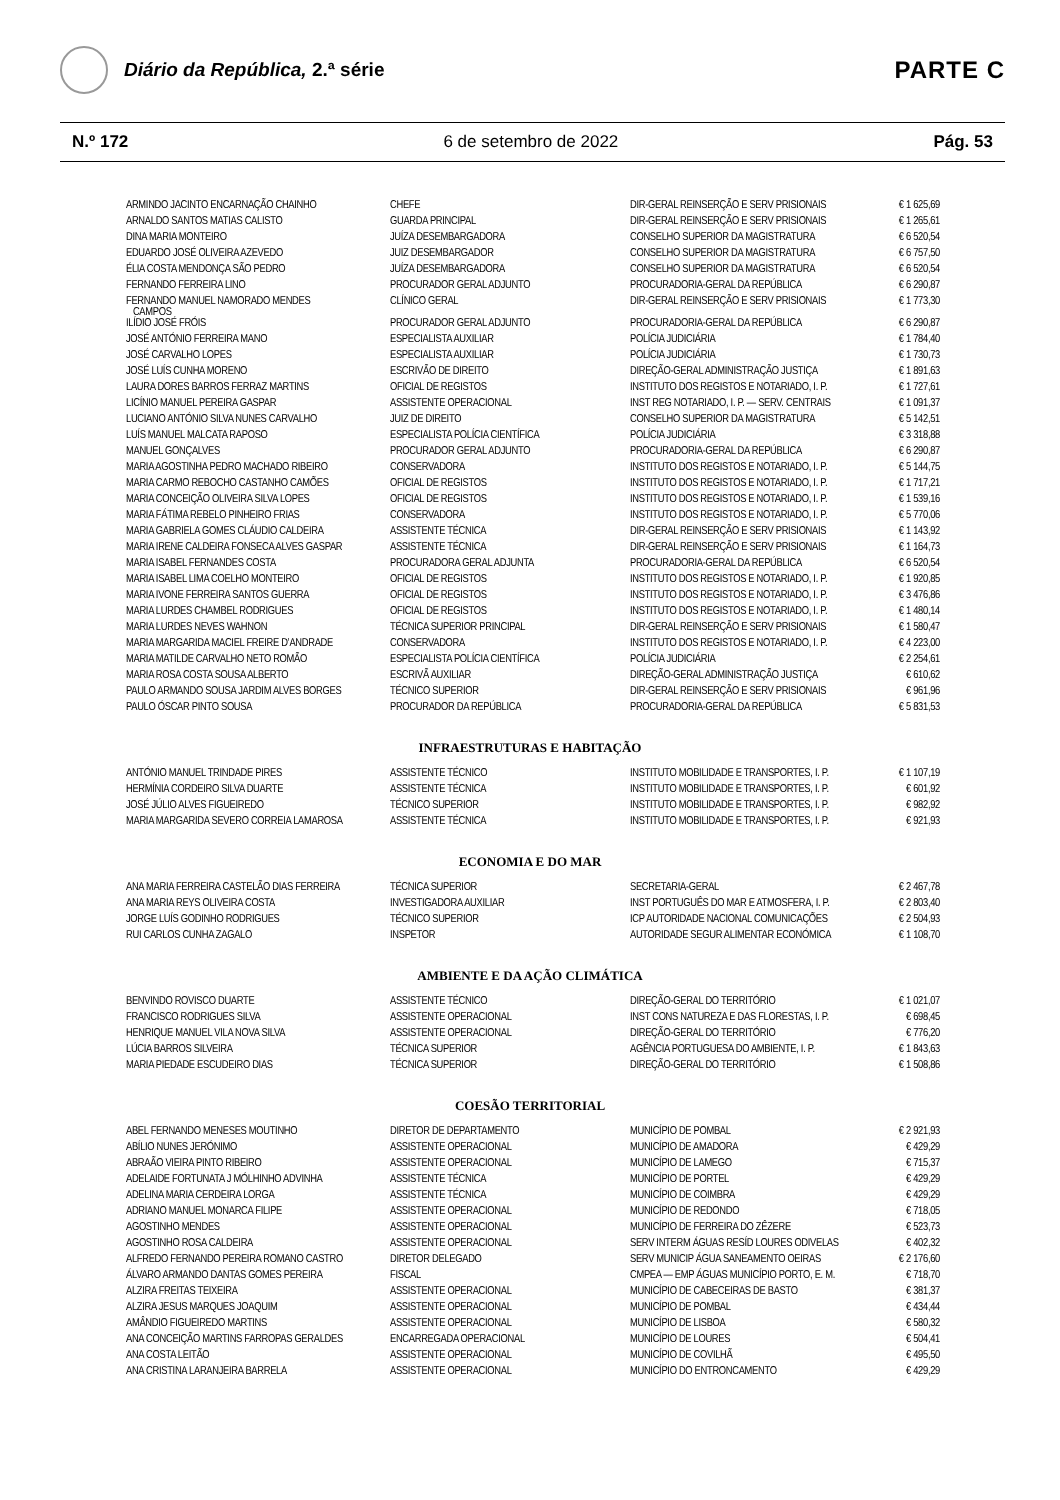Diário da República, 2.ª série
PARTE C
N.º 172 6 de setembro de 2022 Pág. 53
| ARMINDO JACINTO ENCARNAÇÃO CHAINHO | CHEFE | DIR-GERAL REINSERÇÃO E SERV PRISIONAIS | € 1 625,69 |
| ARNALDO SANTOS MATIAS CALISTO | GUARDA PRINCIPAL | DIR-GERAL REINSERÇÃO E SERV PRISIONAIS | € 1 265,61 |
| DINA MARIA MONTEIRO | JUÍZA DESEMBARGADORA | CONSELHO SUPERIOR DA MAGISTRATURA | € 6 520,54 |
| EDUARDO JOSÉ OLIVEIRA AZEVEDO | JUIZ DESEMBARGADOR | CONSELHO SUPERIOR DA MAGISTRATURA | € 6 757,50 |
| ÉLIA COSTA MENDONÇA SÃO PEDRO | JUÍZA DESEMBARGADORA | CONSELHO SUPERIOR DA MAGISTRATURA | € 6 520,54 |
| FERNANDO FERREIRA LINO | PROCURADOR GERAL ADJUNTO | PROCURADORIA-GERAL DA REPÚBLICA | € 6 290,87 |
| FERNANDO MANUEL NAMORADO MENDES CAMPOS | CLÍNICO GERAL | DIR-GERAL REINSERÇÃO E SERV PRISIONAIS | € 1 773,30 |
| ILÍDIO JOSÉ FRÓIS | PROCURADOR GERAL ADJUNTO | PROCURADORIA-GERAL DA REPÚBLICA | € 6 290,87 |
| JOSÉ ANTÓNIO FERREIRA MANO | ESPECIALISTA AUXILIAR | POLÍCIA JUDICIÁRIA | € 1 784,40 |
| JOSÉ CARVALHO LOPES | ESPECIALISTA AUXILIAR | POLÍCIA JUDICIÁRIA | € 1 730,73 |
| JOSÉ LUÍS CUNHA MORENO | ESCRIVÃO DE DIREITO | DIREÇÃO-GERAL ADMINISTRAÇÃO JUSTIÇA | € 1 891,63 |
| LAURA DORES BARROS FERRAZ MARTINS | OFICIAL DE REGISTOS | INSTITUTO DOS REGISTOS E NOTARIADO, I. P. | € 1 727,61 |
| LICÍNIO MANUEL PEREIRA GASPAR | ASSISTENTE OPERACIONAL | INST REG NOTARIADO, I. P. — SERV. CENTRAIS | € 1 091,37 |
| LUCIANO ANTÓNIO SILVA NUNES CARVALHO | JUIZ DE DIREITO | CONSELHO SUPERIOR DA MAGISTRATURA | € 5 142,51 |
| LUÍS MANUEL MALCATA RAPOSO | ESPECIALISTA POLÍCIA CIENTÍFICA | POLÍCIA JUDICIÁRIA | € 3 318,88 |
| MANUEL GONÇALVES | PROCURADOR GERAL ADJUNTO | PROCURADORIA-GERAL DA REPÚBLICA | € 6 290,87 |
| MARIA AGOSTINHA PEDRO MACHADO RIBEIRO | CONSERVADORA | INSTITUTO DOS REGISTOS E NOTARIADO, I. P. | € 5 144,75 |
| MARIA CARMO REBOCHO CASTANHO CAMÕES | OFICIAL DE REGISTOS | INSTITUTO DOS REGISTOS E NOTARIADO, I. P. | € 1 717,21 |
| MARIA CONCEIÇÃO OLIVEIRA SILVA LOPES | OFICIAL DE REGISTOS | INSTITUTO DOS REGISTOS E NOTARIADO, I. P. | € 1 539,16 |
| MARIA FÁTIMA REBELO PINHEIRO FRIAS | CONSERVADORA | INSTITUTO DOS REGISTOS E NOTARIADO, I. P. | € 5 770,06 |
| MARIA GABRIELA GOMES CLÁUDIO CALDEIRA | ASSISTENTE TÉCNICA | DIR-GERAL REINSERÇÃO E SERV PRISIONAIS | € 1 143,92 |
| MARIA IRENE CALDEIRA FONSECA ALVES GASPAR | ASSISTENTE TÉCNICA | DIR-GERAL REINSERÇÃO E SERV PRISIONAIS | € 1 164,73 |
| MARIA ISABEL FERNANDES COSTA | PROCURADORA GERAL ADJUNTA | PROCURADORIA-GERAL DA REPÚBLICA | € 6 520,54 |
| MARIA ISABEL LIMA COELHO MONTEIRO | OFICIAL DE REGISTOS | INSTITUTO DOS REGISTOS E NOTARIADO, I. P. | € 1 920,85 |
| MARIA IVONE FERREIRA SANTOS GUERRA | OFICIAL DE REGISTOS | INSTITUTO DOS REGISTOS E NOTARIADO, I. P. | € 3 476,86 |
| MARIA LURDES CHAMBEL RODRIGUES | OFICIAL DE REGISTOS | INSTITUTO DOS REGISTOS E NOTARIADO, I. P. | € 1 480,14 |
| MARIA LURDES NEVES WAHNON | TÉCNICA SUPERIOR PRINCIPAL | DIR-GERAL REINSERÇÃO E SERV PRISIONAIS | € 1 580,47 |
| MARIA MARGARIDA MACIEL FREIRE D’ANDRADE | CONSERVADORA | INSTITUTO DOS REGISTOS E NOTARIADO, I. P. | € 4 223,00 |
| MARIA MATILDE CARVALHO NETO ROMÃO | ESPECIALISTA POLÍCIA CIENTÍFICA | POLÍCIA JUDICIÁRIA | € 2 254,61 |
| MARIA ROSA COSTA SOUSA ALBERTO | ESCRIVÃ AUXILIAR | DIREÇÃO-GERAL ADMINISTRAÇÃO JUSTIÇA | € 610,62 |
| PAULO ARMANDO SOUSA JARDIM ALVES BORGES | TÉCNICO SUPERIOR | DIR-GERAL REINSERÇÃO E SERV PRISIONAIS | € 961,96 |
| PAULO ÓSCAR PINTO SOUSA | PROCURADOR DA REPÚBLICA | PROCURADORIA-GERAL DA REPÚBLICA | € 5 831,53 |
INFRAESTRUTURAS E HABITAÇÃO
| ANTÓNIO MANUEL TRINDADE PIRES | ASSISTENTE TÉCNICO | INSTITUTO MOBILIDADE E TRANSPORTES, I. P. | € 1 107,19 |
| HERMÍNIA CORDEIRO SILVA DUARTE | ASSISTENTE TÉCNICA | INSTITUTO MOBILIDADE E TRANSPORTES, I. P. | € 601,92 |
| JOSÉ JÚLIO ALVES FIGUEIREDO | TÉCNICO SUPERIOR | INSTITUTO MOBILIDADE E TRANSPORTES, I. P. | € 982,92 |
| MARIA MARGARIDA SEVERO CORREIA LAMAROSA | ASSISTENTE TÉCNICA | INSTITUTO MOBILIDADE E TRANSPORTES, I. P. | € 921,93 |
ECONOMIA E DO MAR
| ANA MARIA FERREIRA CASTELÃO DIAS FERREIRA | TÉCNICA SUPERIOR | SECRETARIA-GERAL | € 2 467,78 |
| ANA MARIA REYS OLIVEIRA COSTA | INVESTIGADORA AUXILIAR | INST PORTUGUÊS DO MAR E ATMOSFERA, I. P. | € 2 803,40 |
| JORGE LUÍS GODINHO RODRIGUES | TÉCNICO SUPERIOR | ICP AUTORIDADE NACIONAL COMUNICAÇÕES | € 2 504,93 |
| RUI CARLOS CUNHA ZAGALO | INSPETOR | AUTORIDADE SEGUR ALIMENTAR ECONÓMICA | € 1 108,70 |
AMBIENTE E DA AÇÃO CLIMÁTICA
| BENVINDO ROVISCO DUARTE | ASSISTENTE TÉCNICO | DIREÇÃO-GERAL DO TERRITÓRIO | € 1 021,07 |
| FRANCISCO RODRIGUES SILVA | ASSISTENTE OPERACIONAL | INST CONS NATUREZA E DAS FLORESTAS, I. P. | € 698,45 |
| HENRIQUE MANUEL VILA NOVA SILVA | ASSISTENTE OPERACIONAL | DIREÇÃO-GERAL DO TERRITÓRIO | € 776,20 |
| LÚCIA BARROS SILVEIRA | TÉCNICA SUPERIOR | AGÊNCIA PORTUGUESA DO AMBIENTE, I. P. | € 1 843,63 |
| MARIA PIEDADE ESCUDEIRO DIAS | TÉCNICA SUPERIOR | DIREÇÃO-GERAL DO TERRITÓRIO | € 1 508,86 |
COESÃO TERRITORIAL
| ABEL FERNANDO MENESES MOUTINHO | DIRETOR DE DEPARTAMENTO | MUNICÍPIO DE POMBAL | € 2 921,93 |
| ABÍLIO NUNES JERÓNIMO | ASSISTENTE OPERACIONAL | MUNICÍPIO DE AMADORA | € 429,29 |
| ABRAÃO VIEIRA PINTO RIBEIRO | ASSISTENTE OPERACIONAL | MUNICÍPIO DE LAMEGO | € 715,37 |
| ADELAIDE FORTUNATA J MÓLHINHO ADVINHA | ASSISTENTE TÉCNICA | MUNICÍPIO DE PORTEL | € 429,29 |
| ADELINA MARIA CERDEIRA LORGA | ASSISTENTE TÉCNICA | MUNICÍPIO DE COIMBRA | € 429,29 |
| ADRIANO MANUEL MONARCA FILIPE | ASSISTENTE OPERACIONAL | MUNICÍPIO DE REDONDO | € 718,05 |
| AGOSTINHO MENDES | ASSISTENTE OPERACIONAL | MUNICÍPIO DE FERREIRA DO ZÊZERE | € 523,73 |
| AGOSTINHO ROSA CALDEIRA | ASSISTENTE OPERACIONAL | SERV INTERM ÁGUAS RESÍD LOURES ODIVELAS | € 402,32 |
| ALFREDO FERNANDO PEREIRA ROMANO CASTRO | DIRETOR DELEGADO | SERV MUNICIP ÁGUA SANEAMENTO OEIRAS | € 2 176,60 |
| ÁLVARO ARMANDO DANTAS GOMES PEREIRA | FISCAL | CMPEA — EMP ÁGUAS MUNICÍPIO PORTO, E. M. | € 718,70 |
| ALZIRA FREITAS TEIXEIRA | ASSISTENTE OPERACIONAL | MUNICÍPIO DE CABECEIRAS DE BASTO | € 381,37 |
| ALZIRA JESUS MARQUES JOAQUIM | ASSISTENTE OPERACIONAL | MUNICÍPIO DE POMBAL | € 434,44 |
| AMÂNDIO FIGUEIREDO MARTINS | ASSISTENTE OPERACIONAL | MUNICÍPIO DE LISBOA | € 580,32 |
| ANA CONCEIÇÃO MARTINS FARROPAS GERALDES | ENCARREGADA OPERACIONAL | MUNICÍPIO DE LOURES | € 504,41 |
| ANA COSTA LEITÃO | ASSISTENTE OPERACIONAL | MUNICÍPIO DE COVILHÃ | € 495,50 |
| ANA CRISTINA LARANJEIRA BARRELA | ASSISTENTE OPERACIONAL | MUNICÍPIO DO ENTRONCAMENTO | € 429,29 |